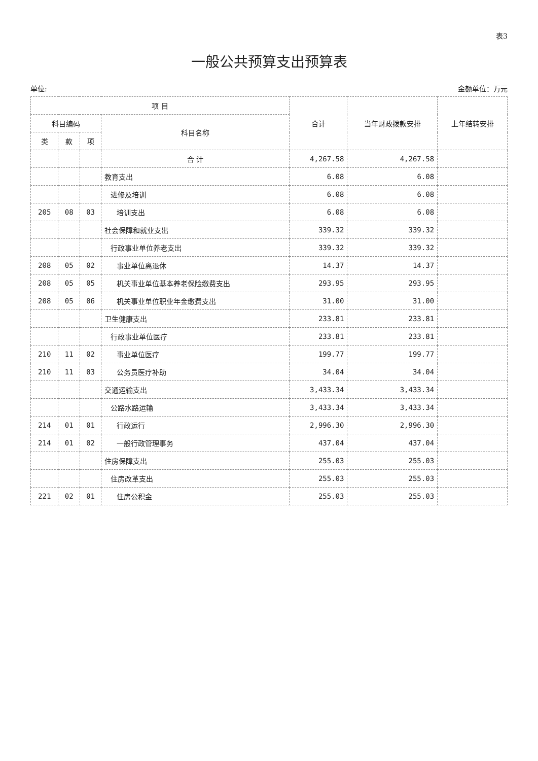表3
一般公共预算支出预算表
单位: 金额单位：万元
| 项 目 | | | | 合计 | 当年财政拨款安排 | 上年结转安排 |
| --- | --- | --- | --- | --- | --- | --- |
| 科目编码 | | | 科目名称 | | | |
| 类 | 款 | 项 | | | | |
| | | | 合 计 | 4,267.58 | 4,267.58 | |
| | | | 教育支出 | 6.08 | 6.08 | |
| | | | 进修及培训 | 6.08 | 6.08 | |
| 205 | 08 | 03 | 培训支出 | 6.08 | 6.08 | |
| | | | 社会保障和就业支出 | 339.32 | 339.32 | |
| | | | 行政事业单位养老支出 | 339.32 | 339.32 | |
| 208 | 05 | 02 | 事业单位离退休 | 14.37 | 14.37 | |
| 208 | 05 | 05 | 机关事业单位基本养老保险缴费支出 | 293.95 | 293.95 | |
| 208 | 05 | 06 | 机关事业单位职业年金缴费支出 | 31.00 | 31.00 | |
| | | | 卫生健康支出 | 233.81 | 233.81 | |
| | | | 行政事业单位医疗 | 233.81 | 233.81 | |
| 210 | 11 | 02 | 事业单位医疗 | 199.77 | 199.77 | |
| 210 | 11 | 03 | 公务员医疗补助 | 34.04 | 34.04 | |
| | | | 交通运输支出 | 3,433.34 | 3,433.34 | |
| | | | 公路水路运输 | 3,433.34 | 3,433.34 | |
| 214 | 01 | 01 | 行政运行 | 2,996.30 | 2,996.30 | |
| 214 | 01 | 02 | 一般行政管理事务 | 437.04 | 437.04 | |
| | | | 住房保障支出 | 255.03 | 255.03 | |
| | | | 住房改革支出 | 255.03 | 255.03 | |
| 221 | 02 | 01 | 住房公积金 | 255.03 | 255.03 | |